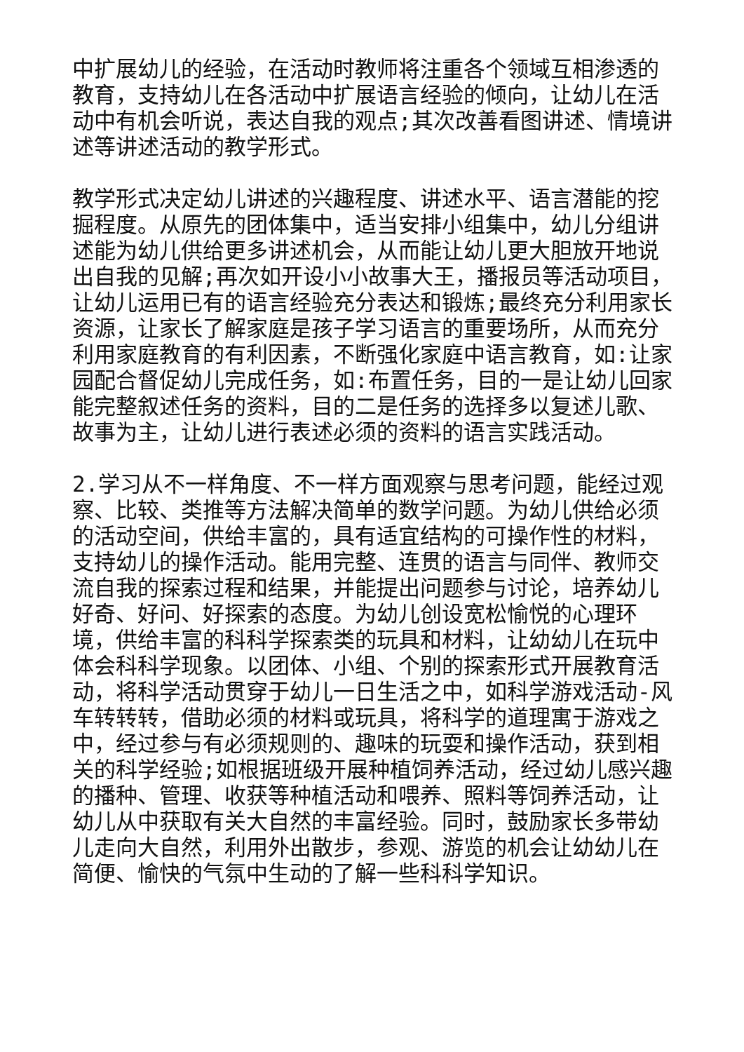中扩展幼儿的经验，在活动时教师将注重各个领域互相渗透的教育，支持幼儿在各活动中扩展语言经验的倾向，让幼儿在活动中有机会听说，表达自我的观点;其次改善看图讲述、情境讲述等讲述活动的教学形式。
教学形式决定幼儿讲述的兴趣程度、讲述水平、语言潜能的挖掘程度。从原先的团体集中，适当安排小组集中，幼儿分组讲述能为幼儿供给更多讲述机会，从而能让幼儿更大胆放开地说出自我的见解;再次如开设小小故事大王，播报员等活动项目，让幼儿运用已有的语言经验充分表达和锻炼;最终充分利用家长资源，让家长了解家庭是孩子学习语言的重要场所，从而充分利用家庭教育的有利因素，不断强化家庭中语言教育，如:让家园配合督促幼儿完成任务，如:布置任务，目的一是让幼儿回家能完整叙述任务的资料，目的二是任务的选择多以复述儿歌、故事为主，让幼儿进行表述必须的资料的语言实践活动。
2.学习从不一样角度、不一样方面观察与思考问题，能经过观察、比较、类推等方法解决简单的数学问题。为幼儿供给必须的活动空间，供给丰富的，具有适宜结构的可操作性的材料，支持幼儿的操作活动。能用完整、连贯的语言与同伴、教师交流自我的探索过程和结果，并能提出问题参与讨论，培养幼儿好奇、好问、好探索的态度。为幼儿创设宽松愉悦的心理环境，供给丰富的科科学探索类的玩具和材料，让幼幼儿在玩中体会科科学现象。以团体、小组、个别的探索形式开展教育活动，将科学活动贯穿于幼儿一日生活之中，如科学游戏活动-风车转转转，借助必须的材料或玩具，将科学的道理寓于游戏之中，经过参与有必须规则的、趣味的玩耍和操作活动，获到相关的科学经验;如根据班级开展种植饲养活动，经过幼儿感兴趣的播种、管理、收获等种植活动和喂养、照料等饲养活动，让幼儿从中获取有关大自然的丰富经验。同时，鼓励家长多带幼儿走向大自然，利用外出散步，参观、游览的机会让幼幼儿在简便、愉快的气氛中生动的了解一些科科学知识。